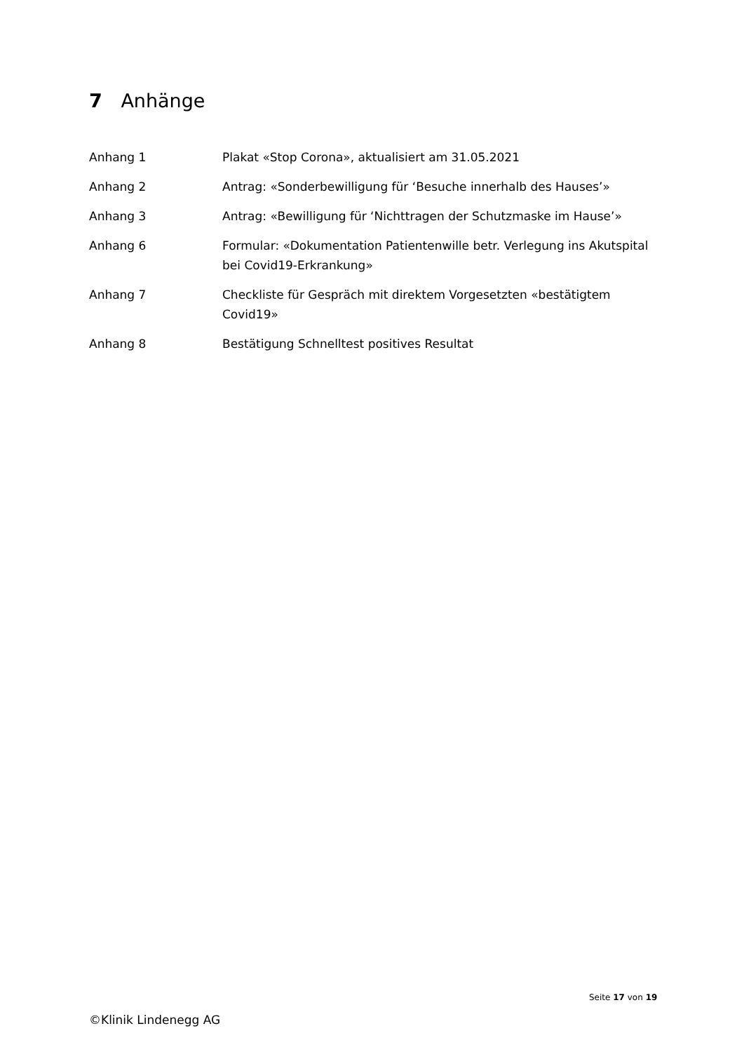7 Anhänge
| Anhang 1 | Plakat «Stop Corona», aktualisiert am 31.05.2021 |
| Anhang 2 | Antrag: «Sonderbewilligung für ‘Besuche innerhalb des Hauses’» |
| Anhang 3 | Antrag: «Bewilligung für ‘Nichttragen der Schutzmaske im Hause’» |
| Anhang 6 | Formular: «Dokumentation Patientenwille betr. Verlegung ins Akutspital bei Covid19-Erkrankung» |
| Anhang 7 | Checkliste für Gespräch mit direktem Vorgesetzten «bestätigtem Covid19» |
| Anhang 8 | Bestätigung Schnelltest positives Resultat |
Seite 17 von 19
©Klinik Lindenegg AG